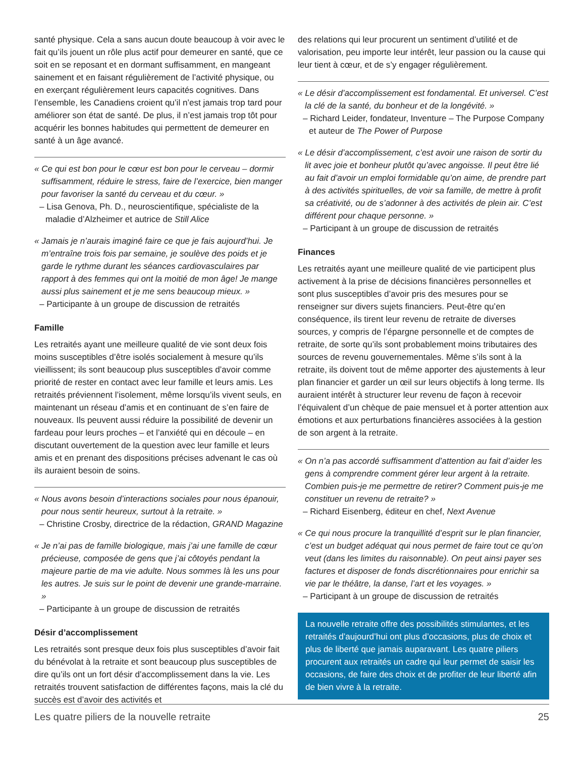santé physique. Cela a sans aucun doute beaucoup à voir avec le fait qu’ils jouent un rôle plus actif pour demeurer en santé, que ce soit en se reposant et en dormant suffisamment, en mangeant sainement et en faisant régulièrement de l’activité physique, ou en exerçant régulièrement leurs capacités cognitives. Dans l’ensemble, les Canadiens croient qu’il n’est jamais trop tard pour améliorer son état de santé. De plus, il n’est jamais trop tôt pour acquérir les bonnes habitudes qui permettent de demeurer en santé à un âge avancé.
« Ce qui est bon pour le cœur est bon pour le cerveau – dormir suffisamment, réduire le stress, faire de l’exercice, bien manger pour favoriser la santé du cerveau et du cœur. »
– Lisa Genova, Ph. D., neuroscientifique, spécialiste de la maladie d’Alzheimer et autrice de Still Alice
« Jamais je n’aurais imaginé faire ce que je fais aujourd’hui. Je m’entraîne trois fois par semaine, je soulève des poids et je garde le rythme durant les séances cardiovasculaires par rapport à des femmes qui ont la moitié de mon âge! Je mange aussi plus sainement et je me sens beaucoup mieux. »
– Participante à un groupe de discussion de retraités
Famille
Les retraités ayant une meilleure qualité de vie sont deux fois moins susceptibles d’être isolés socialement à mesure qu’ils vieillissent; ils sont beaucoup plus susceptibles d’avoir comme priorité de rester en contact avec leur famille et leurs amis. Les retraités préviennent l’isolement, même lorsqu’ils vivent seuls, en maintenant un réseau d’amis et en continuant de s’en faire de nouveaux. Ils peuvent aussi réduire la possibilité de devenir un fardeau pour leurs proches – et l’anxiété qui en découle – en discutant ouvertement de la question avec leur famille et leurs amis et en prenant des dispositions précises advenant le cas où ils auraient besoin de soins.
« Nous avons besoin d’interactions sociales pour nous épanouir, pour nous sentir heureux, surtout à la retraite. »
– Christine Crosby, directrice de la rédaction, GRAND Magazine
« Je n’ai pas de famille biologique, mais j’ai une famille de cœur précieuse, composée de gens que j’ai côtoyés pendant la majeure partie de ma vie adulte. Nous sommes là les uns pour les autres. Je suis sur le point de devenir une grande-marraine. »
– Participante à un groupe de discussion de retraités
Désir d’accomplissement
Les retraités sont presque deux fois plus susceptibles d’avoir fait du bénévolat à la retraite et sont beaucoup plus susceptibles de dire qu’ils ont un fort désir d’accomplissement dans la vie. Les retraités trouvent satisfaction de différentes façons, mais la clé du succès est d’avoir des activités et
des relations qui leur procurent un sentiment d’utilité et de valorisation, peu importe leur intérêt, leur passion ou la cause qui leur tient à cœur, et de s’y engager régulièrement.
« Le désir d’accomplissement est fondamental. Et universel. C’est la clé de la santé, du bonheur et de la longévité. »
– Richard Leider, fondateur, Inventure – The Purpose Company et auteur de The Power of Purpose
« Le désir d’accomplissement, c’est avoir une raison de sortir du lit avec joie et bonheur plutôt qu’avec angoisse. Il peut être lié au fait d’avoir un emploi formidable qu’on aime, de prendre part à des activités spirituelles, de voir sa famille, de mettre à profit sa créativité, ou de s’adonner à des activités de plein air. C’est différent pour chaque personne. »
– Participant à un groupe de discussion de retraités
Finances
Les retraités ayant une meilleure qualité de vie participent plus activement à la prise de décisions financières personnelles et sont plus susceptibles d’avoir pris des mesures pour se renseigner sur divers sujets financiers. Peut-être qu’en conséquence, ils tirent leur revenu de retraite de diverses sources, y compris de l’épargne personnelle et de comptes de retraite, de sorte qu’ils sont probablement moins tributaires des sources de revenu gouvernementales. Même s’ils sont à la retraite, ils doivent tout de même apporter des ajustements à leur plan financier et garder un œil sur leurs objectifs à long terme. Ils auraient intérêt à structurer leur revenu de façon à recevoir l’équivalent d’un chèque de paie mensuel et à porter attention aux émotions et aux perturbations financières associées à la gestion de son argent à la retraite.
« On n’a pas accordé suffisamment d’attention au fait d’aider les gens à comprendre comment gérer leur argent à la retraite. Combien puis-je me permettre de retirer? Comment puis-je me constituer un revenu de retraite? »
– Richard Eisenberg, éditeur en chef, Next Avenue
« Ce qui nous procure la tranquillité d’esprit sur le plan financier, c’est un budget adéquat qui nous permet de faire tout ce qu’on veut (dans les limites du raisonnable). On peut ainsi payer ses factures et disposer de fonds discrétionnaires pour enrichir sa vie par le théâtre, la danse, l’art et les voyages. »
– Participant à un groupe de discussion de retraités
La nouvelle retraite offre des possibilités stimulantes, et les retraités d’aujourd’hui ont plus d’occasions, plus de choix et plus de liberté que jamais auparavant. Les quatre piliers procurent aux retraités un cadre qui leur permet de saisir les occasions, de faire des choix et de profiter de leur liberté afin de bien vivre à la retraite.
Les quatre piliers de la nouvelle retraite 25